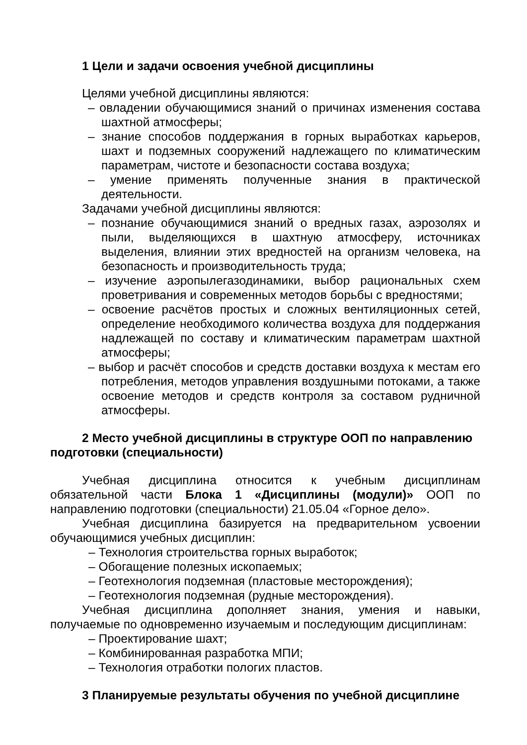1 Цели и задачи освоения учебной дисциплины
Целями учебной дисциплины являются:
– овладении обучающимися знаний о причинах изменения состава шахтной атмосферы;
– знание способов поддержания в горных выработках карьеров, шахт и подземных сооружений надлежащего по климатическим параметрам, чистоте и безопасности состава воздуха;
– умение применять полученные знания в практической деятельности.
Задачами учебной дисциплины являются:
– познание обучающимися знаний о вредных газах, аэрозолях и пыли, выделяющихся в шахтную атмосферу, источниках выделения, влиянии этих вредностей на организм человека, на безопасность и производительность труда;
– изучение аэропылегазодинамики, выбор рациональных схем проветривания и современных методов борьбы с вредностями;
– освоение расчётов простых и сложных вентиляционных сетей, определение необходимого количества воздуха для поддержания надлежащей по составу и климатическим параметрам шахтной атмосферы;
– выбор и расчёт способов и средств доставки воздуха к местам его потребления, методов управления воздушными потоками, а также освоение методов и средств контроля за составом рудничной атмосферы.
2 Место учебной дисциплины в структуре ООП по направлению подготовки (специальности)
Учебная дисциплина относится к учебным дисциплинам обязательной части Блока 1 «Дисциплины (модули)» ООП по направлению подготовки (специальности) 21.05.04 «Горное дело».
Учебная дисциплина базируется на предварительном усвоении обучающимися учебных дисциплин:
– Технология строительства горных выработок;
– Обогащение полезных ископаемых;
– Геотехнология подземная (пластовые месторождения);
– Геотехнология подземная (рудные месторождения).
Учебная дисциплина дополняет знания, умения и навыки, получаемые по одновременно изучаемым и последующим дисциплинам:
– Проектирование шахт;
– Комбинированная разработка МПИ;
– Технология отработки пологих пластов.
3 Планируемые результаты обучения по учебной дисциплине